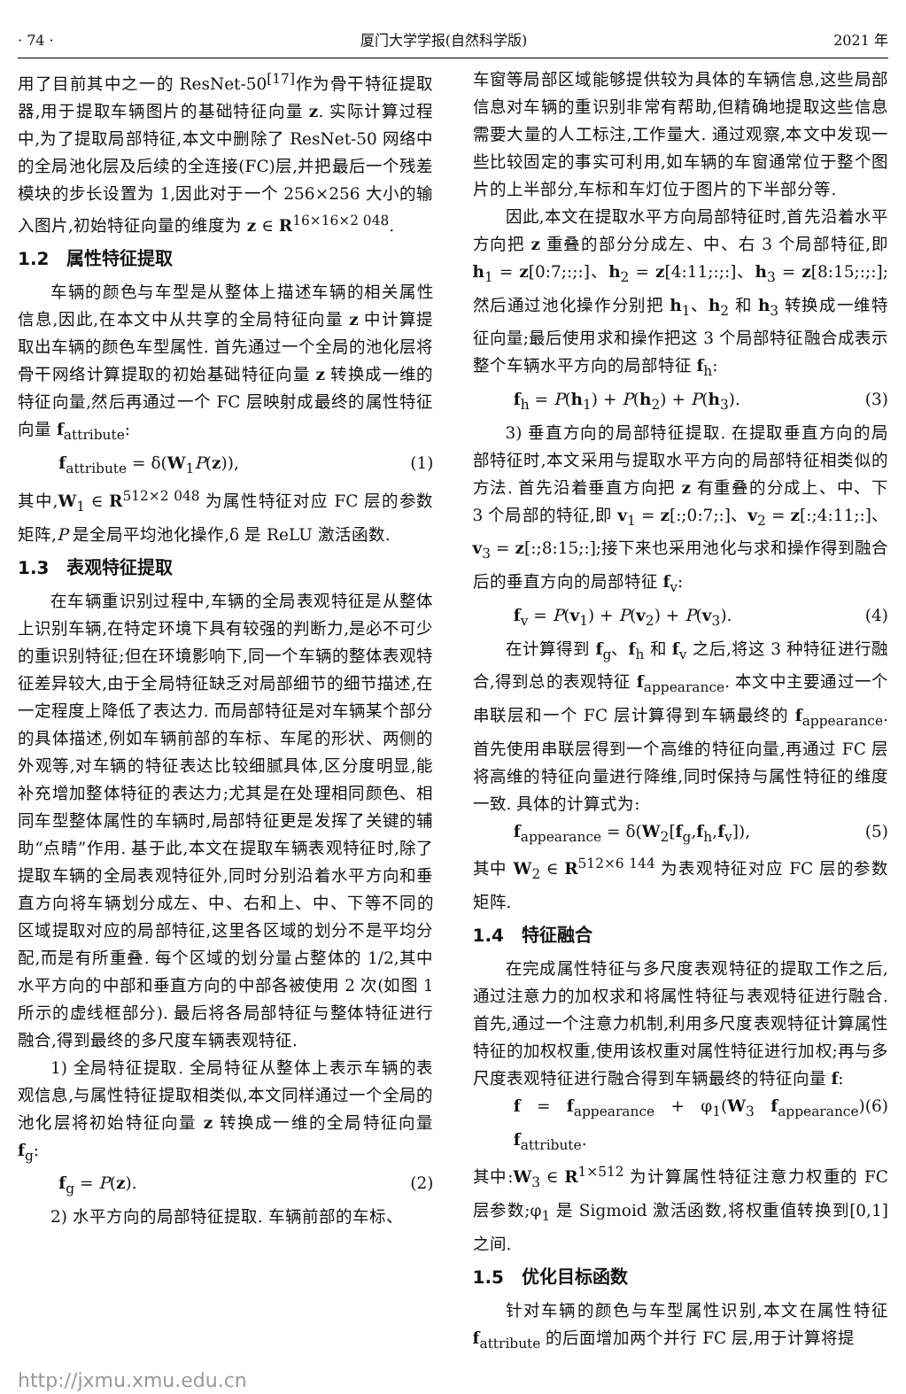· 74 · 厦门大学学报(自然科学版) 2021 年
用了目前其中之一的 ResNet-50<sup>[17]</sup>作为骨干特征提取器,用于提取车辆图片的基础特征向量 z. 实际计算过程中,为了提取局部特征,本文中删除了 ResNet-50 网络中的全局池化层及后续的全连接(FC)层,并把最后一个残差模块的步长设置为 1,因此对于一个 256×256 大小的输入图片,初始特征向量的维度为 z ∈ R<sup>16×16×2 048</sup>.
1.2　属性特征提取
车辆的颜色与车型是从整体上描述车辆的相关属性信息,因此,在本文中从共享的全局特征向量 z 中计算提取出车辆的颜色车型属性. 首先通过一个全局的池化层将骨干网络计算提取的初始基础特征向量 z 转换成一维的特征向量,然后再通过一个 FC 层映射成最终的属性特征向量 f<sub>attribute</sub>:
f<sub>attribute</sub> = δ(W<sub>1</sub>P(z)), (1)
其中,W<sub>1</sub> ∈ R<sup>512×2 048</sup> 为属性特征对应 FC 层的参数矩阵,P 是全局平均池化操作,δ 是 ReLU 激活函数.
1.3　表观特征提取
在车辆重识别过程中,车辆的全局表观特征是从整体上识别车辆,在特定环境下具有较强的判断力,是必不可少的重识别特征;但在环境影响下,同一个车辆的整体表观特征差异较大,由于全局特征缺乏对局部细节的细节描述,在一定程度上降低了表达力. 而局部特征是对车辆某个部分的具体描述,例如车辆前部的车标、车尾的形状、两侧的外观等,对车辆的特征表达比较细腻具体,区分度明显,能补充增加整体特征的表达力;尤其是在处理相同颜色、相同车型整体属性的车辆时,局部特征更是发挥了关键的辅助“点睛”作用. 基于此,本文在提取车辆表观特征时,除了提取车辆的全局表观特征外,同时分别沿着水平方向和垂直方向将车辆划分成左、中、右和上、中、下等不同的区域提取对应的局部特征,这里各区域的划分不是平均分配,而是有所重叠. 每个区域的划分量占整体的 1/2,其中水平方向的中部和垂直方向的中部各被使用 2 次(如图 1 所示的虚线框部分). 最后将各局部特征与整体特征进行融合,得到最终的多尺度车辆表观特征.
1) 全局特征提取. 全局特征从整体上表示车辆的表观信息,与属性特征提取相类似,本文同样通过一个全局的池化层将初始特征向量 z 转换成一维的全局特征向量 f<sub>g</sub>:
f<sub>g</sub> = P(z). (2)
2) 水平方向的局部特征提取. 车辆前部的车标、
车窗等局部区域能够提供较为具体的车辆信息,这些局部信息对车辆的重识别非常有帮助,但精确地提取这些信息需要大量的人工标注,工作量大. 通过观察,本文中发现一些比较固定的事实可利用,如车辆的车窗通常位于整个图片的上半部分,车标和车灯位于图片的下半部分等.
因此,本文在提取水平方向局部特征时,首先沿着水平方向把 z 重叠的部分分成左、中、右 3 个局部特征,即 h<sub>1</sub> = z[0:7;:;:]、h<sub>2</sub> = z[4:11;:;:]、h<sub>3</sub> = z[8:15;:;:];然后通过池化操作分别把 h<sub>1</sub>、h<sub>2</sub> 和 h<sub>3</sub> 转换成一维特征向量;最后使用求和操作把这 3 个局部特征融合成表示整个车辆水平方向的局部特征 f<sub>h</sub>:
f<sub>h</sub> = P(h<sub>1</sub>) + P(h<sub>2</sub>) + P(h<sub>3</sub>). (3)
3) 垂直方向的局部特征提取. 在提取垂直方向的局部特征时,本文采用与提取水平方向的局部特征相类似的方法. 首先沿着垂直方向把 z 有重叠的分成上、中、下 3 个局部的特征,即 v<sub>1</sub> = z[:;0:7;:]、v<sub>2</sub> = z[:;4:11;:]、v<sub>3</sub> = z[:;8:15;:];接下来也采用池化与求和操作得到融合后的垂直方向的局部特征 f<sub>v</sub>:
f<sub>v</sub> = P(v<sub>1</sub>) + P(v<sub>2</sub>) + P(v<sub>3</sub>). (4)
在计算得到 f<sub>g</sub>、f<sub>h</sub> 和 f<sub>v</sub> 之后,将这 3 种特征进行融合,得到总的表观特征 f<sub>appearance</sub>. 本文中主要通过一个串联层和一个 FC 层计算得到车辆最终的 f<sub>appearance</sub>. 首先使用串联层得到一个高维的特征向量,再通过 FC 层将高维的特征向量进行降维,同时保持与属性特征的维度一致. 具体的计算式为:
f<sub>appearance</sub> = δ(W<sub>2</sub>[f<sub>g</sub>,f<sub>h</sub>,f<sub>v</sub>]), (5)
其中 W<sub>2</sub> ∈ R<sup>512×6 144</sup> 为表观特征对应 FC 层的参数矩阵.
1.4　特征融合
在完成属性特征与多尺度表观特征的提取工作之后,通过注意力的加权求和将属性特征与表观特征进行融合. 首先,通过一个注意力机制,利用多尺度表观特征计算属性特征的加权权重,使用该权重对属性特征进行加权;再与多尺度表观特征进行融合得到车辆最终的特征向量 f:
f = f<sub>appearance</sub> + φ<sub>1</sub>(W<sub>3</sub> f<sub>appearance</sub>) f<sub>attribute</sub>. (6)
其中:W<sub>3</sub> ∈ R<sup>1×512</sup> 为计算属性特征注意力权重的 FC 层参数;φ<sub>1</sub> 是 Sigmoid 激活函数,将权重值转换到[0,1]之间.
1.5　优化目标函数
针对车辆的颜色与车型属性识别,本文在属性特征 f<sub>attribute</sub> 的后面增加两个并行 FC 层,用于计算将提
http://jxmu.xmu.edu.cn